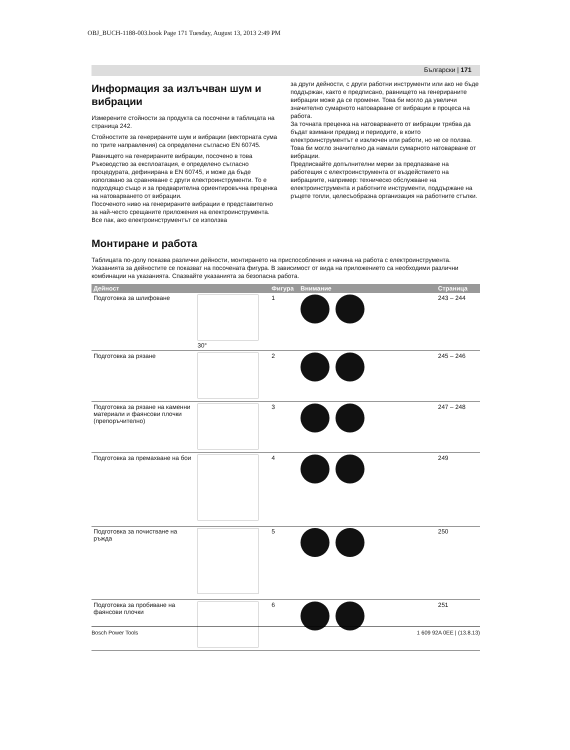OBJ_BUCH-1188-003.book Page 171 Tuesday, August 13, 2013 2:49 PM
Български | 171
Информация за излъчван шум и вибрации
Измерените стойности за продукта са посочени в таблицата на страница 242.
Стойностите за генерираните шум и вибрации (векторната сума по трите направления) са определени съгласно EN 60745.
Равнището на генерираните вибрации, посочено в това Ръководство за експлоатация, е определено съгласно процедурата, дефинирана в EN 60745, и може да бъде използвано за сравняване с други електроинструменти. То е подходящо също и за предварителна ориентировъчна преценка на натоварването от вибрации.
Посоченото ниво на генерираните вибрации е представително за най-често срещаните приложения на електроинструмента. Все пак, ако електроинструментът се използва
за други дейности, с други работни инструменти или ако не бъде поддържан, както е предписано, равнището на генерираните вибрации може да се промени. Това би могло да увеличи значително сумарното натоварване от вибрации в процеса на работа.
За точната преценка на натоварването от вибрации трябва да бъдат взимани предвид и периодите, в които електроинструментът е изключен или работи, но не се ползва. Това би могло значително да намали сумарното натоварване от вибрации.
Предписвайте допълнителни мерки за предпазване на работещия с електроинструмента от въздействието на вибрациите, например: техническо обслужване на електроинструмента и работните инструменти, поддържане на ръцете топли, целесъобразна организация на работните стъпки.
Монтиране и работа
Таблицата по-долу показва различни дейности, монтирането на приспособления и начина на работа с електроинструмента. Указанията за дейностите се показват на посочената фигура. В зависимост от вида на приложението са необходими различни комбинации на указанията. Спазвайте указанията за безопасна работа.
| Дейност | | Фигура | Внимание | Страница |
| --- | --- | --- | --- | --- |
| Подготовка за шлифоване | 30° | 1 | | 243 – 244 |
| Подготовка за рязане | | 2 | | 245 – 246 |
| Подготовка за рязане на каменни материали и фаянсови плочки (препоръчително) | | 3 | | 247 – 248 |
| Подготовка за премахване на бои | | 4 | | 249 |
| Подготовка за почистване на ръжда | | 5 | | 250 |
| Подготовка за пробиване на фаянсови плочки | | 6 | | 251 |
Bosch Power Tools 1 609 92A 0EE | (13.8.13)